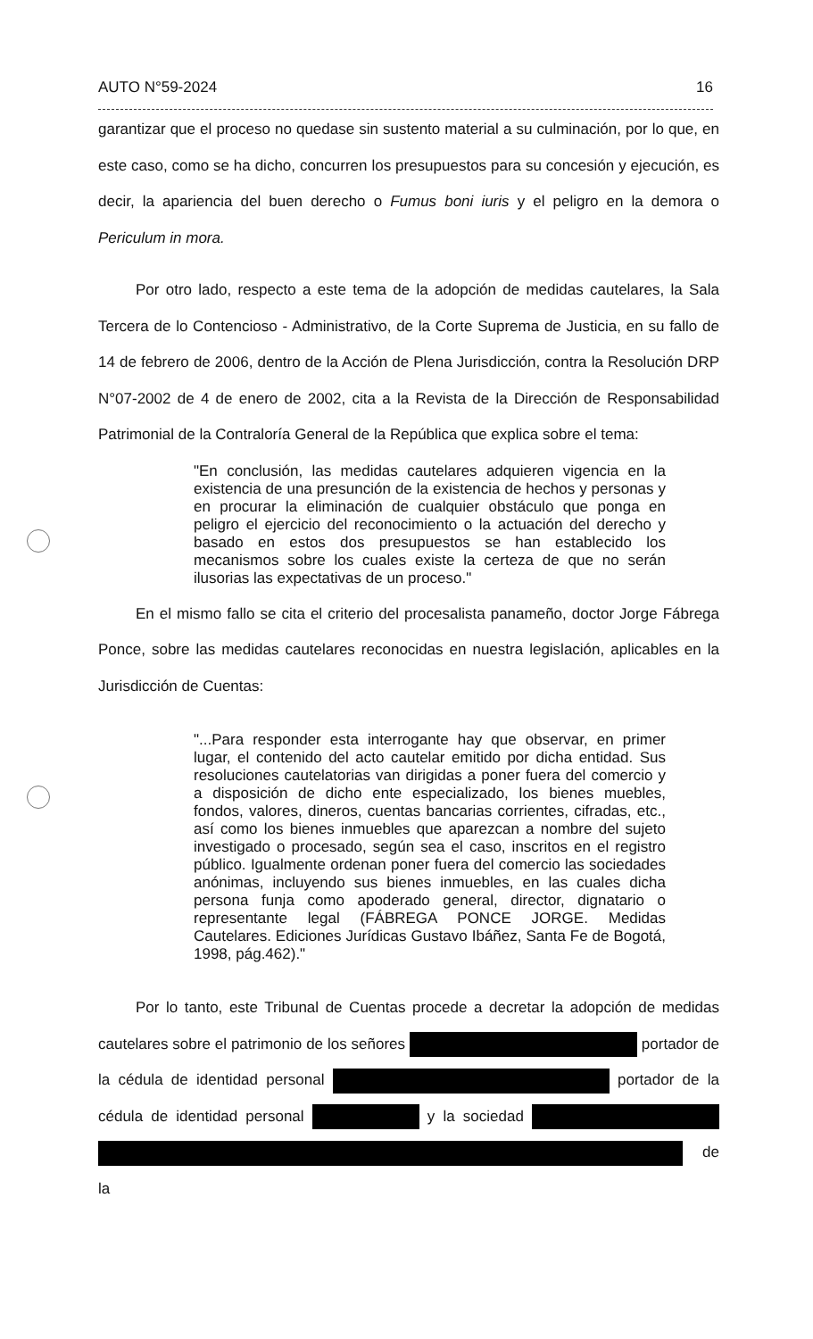AUTO N°59-2024 16
garantizar que el proceso no quedase sin sustento material a su culminación, por lo que, en este caso, como se ha dicho, concurren los presupuestos para su concesión y ejecución, es decir, la apariencia del buen derecho o Fumus boni iuris y el peligro en la demora o Periculum in mora.
Por otro lado, respecto a este tema de la adopción de medidas cautelares, la Sala Tercera de lo Contencioso - Administrativo, de la Corte Suprema de Justicia, en su fallo de 14 de febrero de 2006, dentro de la Acción de Plena Jurisdicción, contra la Resolución DRP N°07-2002 de 4 de enero de 2002, cita a la Revista de la Dirección de Responsabilidad Patrimonial de la Contraloría General de la República que explica sobre el tema:
"En conclusión, las medidas cautelares adquieren vigencia en la existencia de una presunción de la existencia de hechos y personas y en procurar la eliminación de cualquier obstáculo que ponga en peligro el ejercicio del reconocimiento o la actuación del derecho y basado en estos dos presupuestos se han establecido los mecanismos sobre los cuales existe la certeza de que no serán ilusorias las expectativas de un proceso."
En el mismo fallo se cita el criterio del procesalista panameño, doctor Jorge Fábrega Ponce, sobre las medidas cautelares reconocidas en nuestra legislación, aplicables en la Jurisdicción de Cuentas:
"...Para responder esta interrogante hay que observar, en primer lugar, el contenido del acto cautelar emitido por dicha entidad. Sus resoluciones cautelatorias van dirigidas a poner fuera del comercio y a disposición de dicho ente especializado, los bienes muebles, fondos, valores, dineros, cuentas bancarias corrientes, cifradas, etc., así como los bienes inmuebles que aparezcan a nombre del sujeto investigado o procesado, según sea el caso, inscritos en el registro público. Igualmente ordenan poner fuera del comercio las sociedades anónimas, incluyendo sus bienes inmuebles, en las cuales dicha persona funja como apoderado general, director, dignatario o representante legal (FÁBREGA PONCE JORGE. Medidas Cautelares. Ediciones Jurídicas Gustavo Ibáñez, Santa Fe de Bogotá, 1998, pág.462)."
Por lo tanto, este Tribunal de Cuentas procede a decretar la adopción de medidas cautelares sobre el patrimonio de los señores portador de la cédula de identidad personal portador de la cédula de identidad personal y la sociedad de la